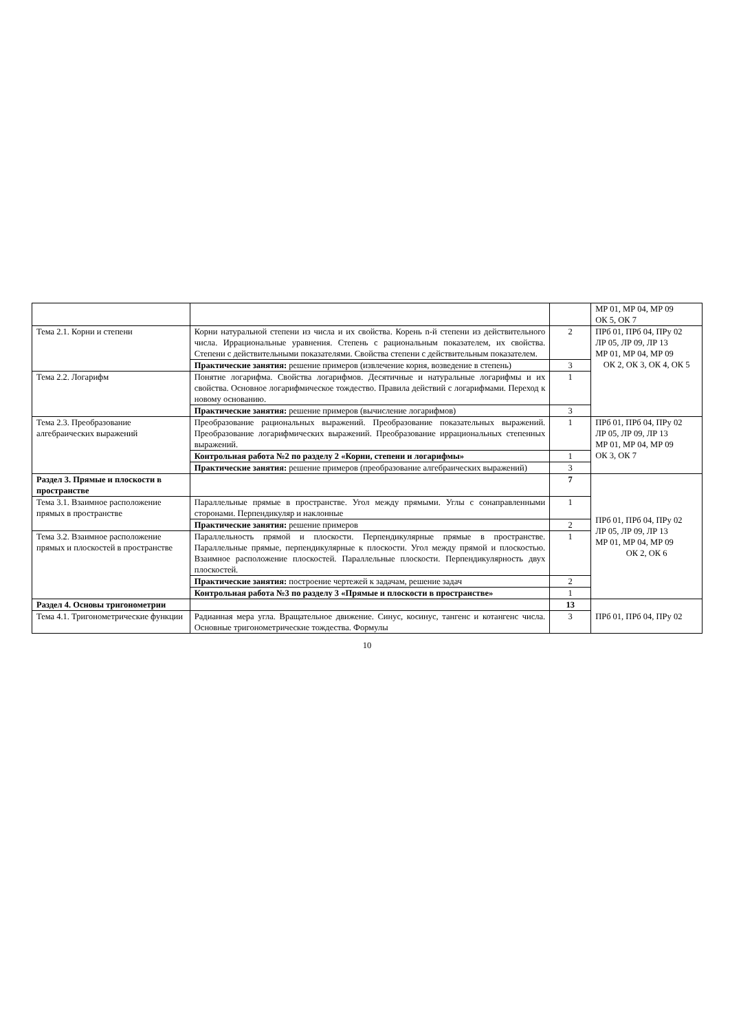| | | | МР 01, МР 04, МР 09 ОК 5, ОК 7 |
| Тема 2.1. Корни и степени | Корни натуральной степени из числа и их свойства. Корень n-й степени из действительного числа. Иррациональные уравнения. Степень с рациональным показателем, их свойства. Степени с действительными показателями. Свойства степени с действительным показателем. | 2 | ПРб 01, ПРб 04, ПРу 02 ЛР 05, ЛР 09, ЛР 13 МР 01, МР 04, МР 09 ОК 2, ОК 3, ОК 4, ОК 5 |
| | Практические занятия: решение примеров (извлечение корня, возведение в степень) | 3 | |
| Тема 2.2. Логарифм | Понятие логарифма. Свойства логарифмов. Десятичные и натуральные логарифмы и их свойства. Основное логарифмическое тождество. Правила действий с логарифмами. Переход к новому основанию. | 1 | |
| | Практические занятия: решение примеров (вычисление логарифмов) | 3 | |
| Тема 2.3. Преобразование алгебраических выражений | Преобразование рациональных выражений. Преобразование показательных выражений. Преобразование логарифмических выражений. Преобразование иррациональных степенных выражений. | 1 | ПРб 01, ПРб 04, ПРу 02 ЛР 05, ЛР 09, ЛР 13 МР 01, МР 04, МР 09 ОК 3, ОК 7 |
| | Контрольная работа №2 по разделу 2 «Корни, степени и логарифмы» | 1 | |
| | Практические занятия: решение примеров (преобразование алгебраических выражений) | 3 | |
| Раздел 3. Прямые и плоскости в пространстве | | 7 | ПРб 01, ПРб 04, ПРу 02 ЛР 05, ЛР 09, ЛР 13 МР 01, МР 04, МР 09 ОК 2, ОК 6 |
| Тема 3.1. Взаимное расположение прямых в пространстве | Параллельные прямые в пространстве. Угол между прямыми. Углы с сонаправленными сторонами. Перпендикуляр и наклонные | 1 | |
| | Практические занятия: решение примеров | 2 | |
| Тема 3.2. Взаимное расположение прямых и плоскостей в пространстве | Параллельность прямой и плоскости. Перпендикулярные прямые в пространстве. Параллельные прямые, перпендикулярные к плоскости. Угол между прямой и плоскостью. Взаимное расположение плоскостей. Параллельные плоскости. Перпендикулярность двух плоскостей. | 1 | |
| | Практические занятия: построение чертежей к задачам, решение задач | 2 | |
| | Контрольная работа №3 по разделу 3 «Прямые и плоскости в пространстве» | 1 | |
| Раздел 4. Основы тригонометрии | | 13 | ПРб 01, ПРб 04, ПРу 02 |
| Тема 4.1. Тригонометрические функции | Радианная мера угла. Вращательное движение. Синус, косинус, тангенс и котангенс числа. Основные тригонометрические тождества. Формулы | 3 | |
10